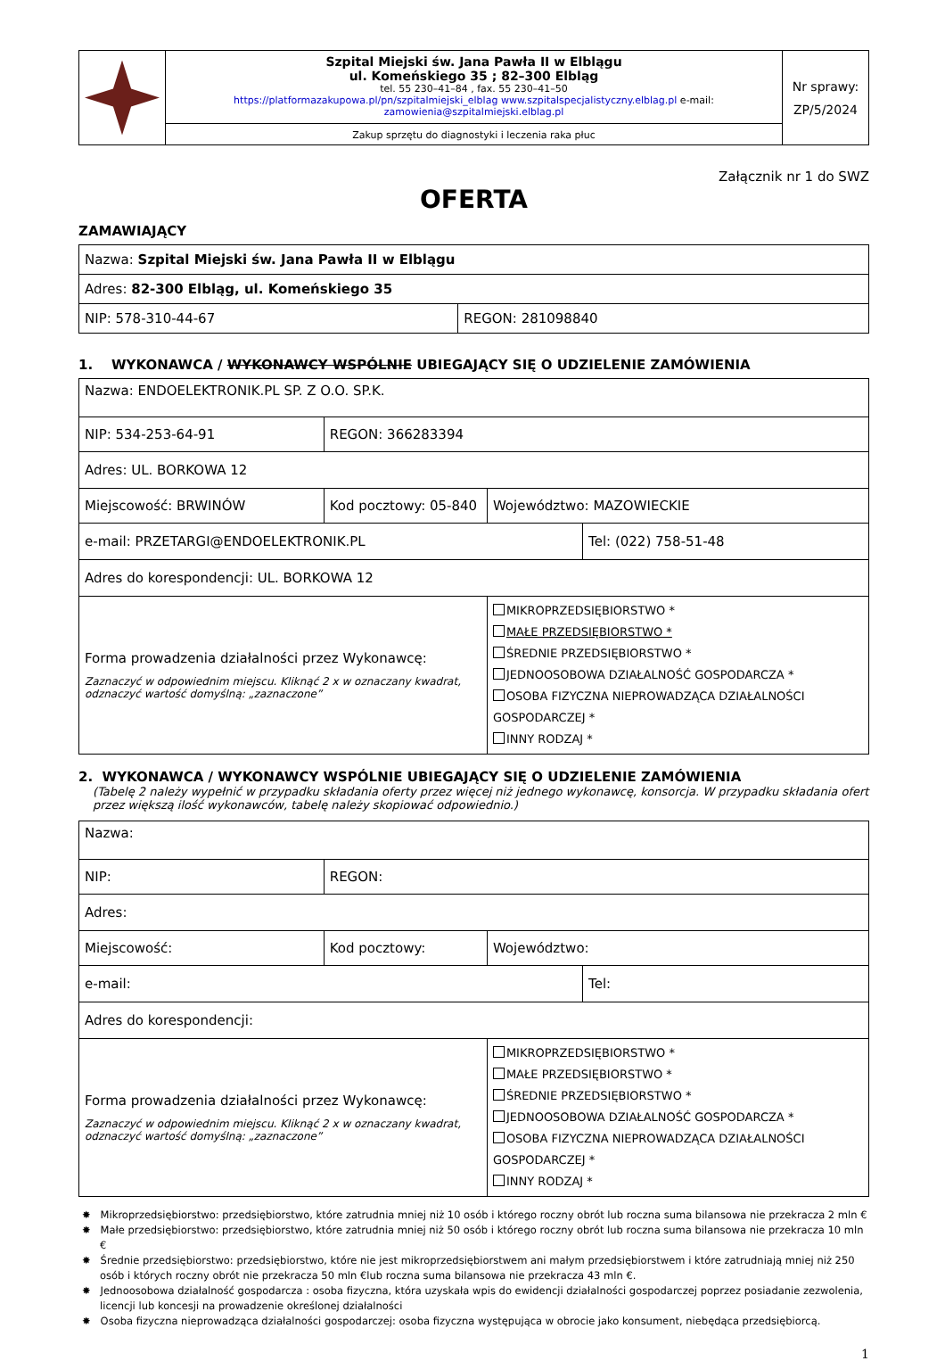| | Szpital Miejski św. Jana Pawła II w Elblągu ul. Komeńskiego 35 ; 82–300 Elbląg tel. 55 230–41–84 , fax. 55 230–41–50 https://platformazakupowa.pl/pn/szpitalmiejski_elblag www.szpitalspecjalistyczny.elblag.pl e-mail: zamowienia@szpitalmiejski.elblag.pl Zakup sprzętu do diagnostyki i leczenia raka płuc | Nr sprawy: ZP/5/2024 |
Załącznik nr 1 do SWZ
OFERTA
ZAMAWIAJĄCY
| Nazwa: Szpital Miejski św. Jana Pawła II w Elblągu | |
| Adres: 82-300 Elbląg, ul. Komeńskiego 35 | |
| NIP: 578-310-44-67 | REGON: 281098840 |
1. WYKONAWCA / WYKONAWCY WSPÓLNIE UBIEGAJĄCY SIĘ O UDZIELENIE ZAMÓWIENIA
| Nazwa: ENDOELEKTRONIK.PL SP. Z O.O. SP.K. | | | |
| NIP: 534-253-64-91 | REGON: 366283394 | | |
| Adres: UL. BORKOWA 12 | | | |
| Miejscowość: BRWINÓW | Kod pocztowy: 05-840 | Województwo: MAZOWIECKIE | |
| e-mail: PRZETARGI@ENDOELEKTRONIK.PL | | | Tel: (022) 758-51-48 |
| Adres do korespondencji: UL. BORKOWA 12 | | | |
| Forma prowadzenia działalności przez Wykonawcę: Zaznaczyć w odpowiednim miejscu. Kliknąć 2 x w oznaczany kwadrat, odznaczyć wartość domyślną: „zaznaczone” | | MIKROPRZEDSIĘBIORSTWO * MAŁE PRZEDSIĘBIORSTWO * ŚREDNIE PRZEDSIĘBIORSTWO * JEDNOOSOBOWA DZIAŁALNOŚĆ GOSPODARCZA * OSOBA FIZYCZNA NIEPROWADZĄCA DZIAŁALNOŚCI GOSPODARCZEJ * INNY RODZAJ * | |
2. WYKONAWCA / WYKONAWCY WSPÓLNIE UBIEGAJĄCY SIĘ O UDZIELENIE ZAMÓWIENIA
(Tabelę 2 należy wypełnić w przypadku składania oferty przez więcej niż jednego wykonawcę, konsorcja. W przypadku składania ofert przez większą ilość wykonawców, tabelę należy skopiować odpowiednio.)
| Nazwa: | | | |
| NIP: | REGON: | | |
| Adres: | | | |
| Miejscowość: | Kod pocztowy: | Województwo: | |
| e-mail: | | | Tel: |
| Adres do korespondencji: | | | |
| Forma prowadzenia działalności przez Wykonawcę: Zaznaczyć w odpowiednim miejscu. Kliknąć 2 x w oznaczany kwadrat, odznaczyć wartość domyślną: „zaznaczone” | | MIKROPRZEDSIĘBIORSTWO * MAŁE PRZEDSIĘBIORSTWO * ŚREDNIE PRZEDSIĘBIORSTWO * JEDNOOSOBOWA DZIAŁALNOŚĆ GOSPODARCZA * OSOBA FIZYCZNA NIEPROWADZĄCA DZIAŁALNOŚCI GOSPODARCZEJ * INNY RODZAJ * | |
✸ Mikroprzedsiębiorstwo: przedsiębiorstwo, które zatrudnia mniej niż 10 osób i którego roczny obrót lub roczna suma bilansowa nie przekracza 2 mln €
✸ Małe przedsiębiorstwo: przedsiębiorstwo, które zatrudnia mniej niż 50 osób i którego roczny obrót lub roczna suma bilansowa nie przekracza 10 mln €
✸ Średnie przedsiębiorstwo: przedsiębiorstwo, które nie jest mikroprzedsiębiorstwem ani małym przedsiębiorstwem i które zatrudniają mniej niż 250 osób i których roczny obrót nie przekracza 50 mln €lub roczna suma bilansowa nie przekracza 43 mln €.
✸ Jednoosobowa działalność gospodarcza : osoba fizyczna, która uzyskała wpis do ewidencji działalności gospodarczej poprzez posiadanie zezwolenia, licencji lub koncesji na prowadzenie określonej działalności
✸ Osoba fizyczna nieprowadząca działalności gospodarczej: osoba fizyczna występująca w obrocie jako konsument, niebędąca przedsiębiorcą.
1